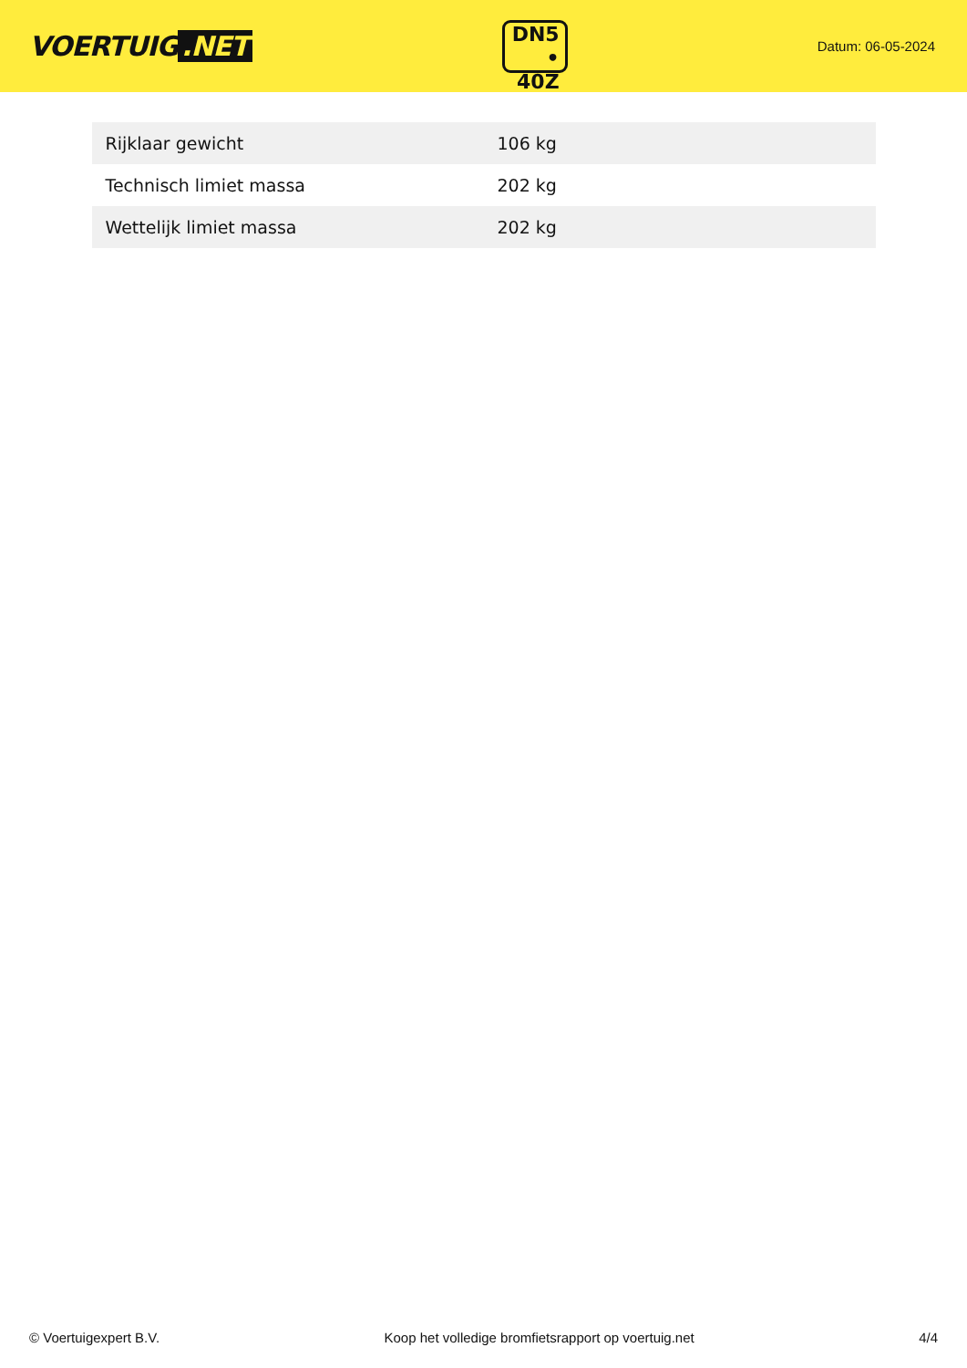VOERTUIG.NET
DN5
• 40Z
Datum: 06-05-2024
| Rijklaar gewicht | 106 kg |
| Technisch limiet massa | 202 kg |
| Wettelijk limiet massa | 202 kg |
© Voertuigexpert B.V. Koop het volledige bromfietsrapport op voertuig.net 4/4